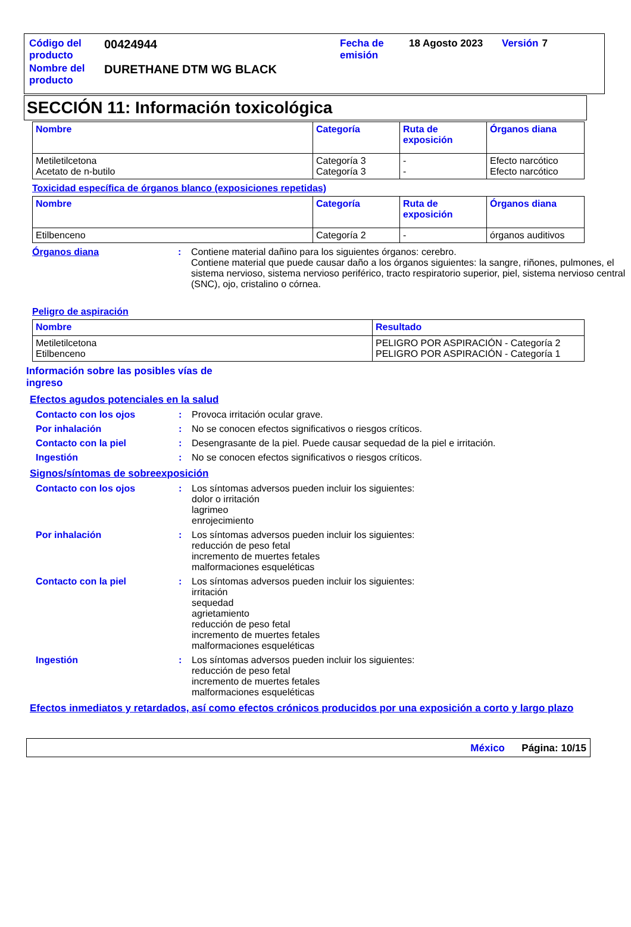| Código del producto | 00424944 | Fecha de emisión | 18 Agosto 2023 | Versión | 7 |
| Nombre del producto | DURETHANE DTM WG BLACK | | | | |
SECCIÓN 11: Información toxicológica
| Nombre | Categoría | Ruta de exposición | Órganos diana |
| --- | --- | --- | --- |
| Metiletilcetona Acetato de n-butilo | Categoría 3 Categoría 3 | - - | Efecto narcótico Efecto narcótico |
Toxicidad específica de órganos blanco (exposiciones repetidas)
| Nombre | Categoría | Ruta de exposición | Órganos diana |
| --- | --- | --- | --- |
| Etilbenceno | Categoría 2 | - | órganos auditivos |
Órganos diana : Contiene material dañino para los siguientes órganos: cerebro.
Contiene material que puede causar daño a los órganos siguientes: la sangre, riñones, pulmones, el sistema nervioso, sistema nervioso periférico, tracto respiratorio superior, piel, sistema nervioso central (SNC), ojo, cristalino o córnea.
Peligro de aspiración
| Nombre | Resultado |
| --- | --- |
| Metiletilcetona Etilbenceno | PELIGRO POR ASPIRACIÓN - Categoría 2 PELIGRO POR ASPIRACIÓN - Categoría 1 |
Información sobre las posibles vías de ingreso
Efectos agudos potenciales en la salud
Contacto con los ojos : Provoca irritación ocular grave.
Por inhalación : No se conocen efectos significativos o riesgos críticos.
Contacto con la piel : Desengrasante de la piel. Puede causar sequedad de la piel e irritación.
Ingestión : No se conocen efectos significativos o riesgos críticos.
Signos/síntomas de sobreexposición
Contacto con los ojos : Los síntomas adversos pueden incluir los siguientes:
dolor o irritación
lagrimeo
enrojecimiento
Por inhalación : Los síntomas adversos pueden incluir los siguientes:
reducción de peso fetal
incremento de muertes fetales
malformaciones esqueléticas
Contacto con la piel : Los síntomas adversos pueden incluir los siguientes:
irritación
sequedad
agrietamiento
reducción de peso fetal
incremento de muertes fetales
malformaciones esqueléticas
Ingestión : Los síntomas adversos pueden incluir los siguientes:
reducción de peso fetal
incremento de muertes fetales
malformaciones esqueléticas
Efectos inmediatos y retardados, así como efectos crónicos producidos por una exposición a corto y largo plazo
México Página: 10/15